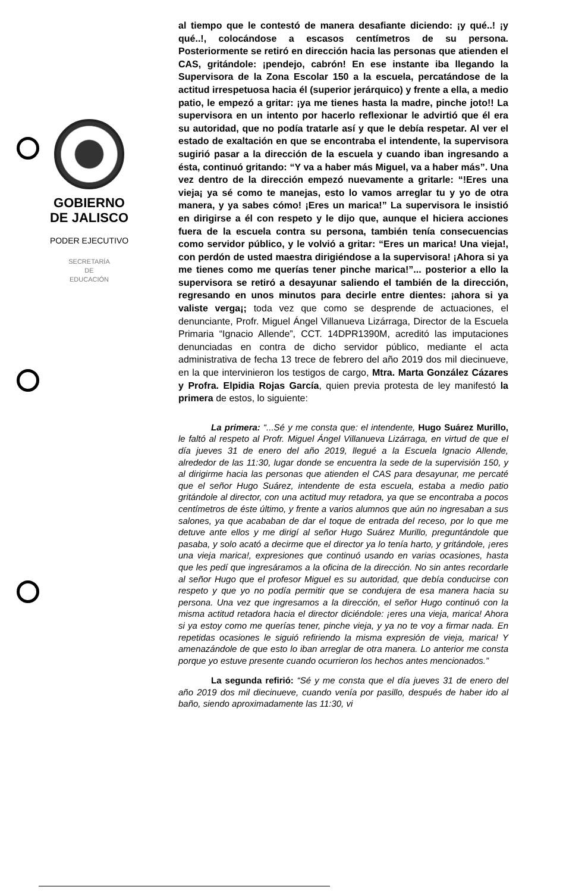GOBIERNO
DE JALISCO
PODER EJECUTIVO
SECRETARÍA
DE
EDUCACIÓN
al tiempo que le contestó de manera desafiante diciendo: ¡y qué..! ¡y qué..!, colocándose a escasos centímetros de su persona. Posteriormente se retiró en dirección hacia las personas que atienden el CAS, gritándole: ¡pendejo, cabrón! En ese instante iba llegando la Supervisora de la Zona Escolar 150 a la escuela, percatándose de la actitud irrespetuosa hacia él (superior jerárquico) y frente a ella, a medio patio, le empezó a gritar: ¡ya me tienes hasta la madre, pinche joto!! La supervisora en un intento por hacerlo reflexionar le advirtió que él era su autoridad, que no podía tratarle así y que le debía respetar. Al ver el estado de exaltación en que se encontraba el intendente, la supervisora sugirió pasar a la dirección de la escuela y cuando iban ingresando a ésta, continuó gritando: “Y va a haber más Miguel, va a haber más”. Una vez dentro de la dirección empezó nuevamente a gritarle: “!Eres una vieja¡ ya sé como te manejas, esto lo vamos arreglar tu y yo de otra manera, y ya sabes cómo! ¡Eres un marica!” La supervisora le insistió en dirigirse a él con respeto y le dijo que, aunque el hiciera acciones fuera de la escuela contra su persona, también tenía consecuencias como servidor público, y le volvió a gritar: “Eres un marica! Una vieja!, con perdón de usted maestra dirigiéndose a la supervisora! ¡Ahora si ya me tienes como me querías tener pinche marica!”... posterior a ello la supervisora se retiró a desayunar saliendo el también de la dirección, regresando en unos minutos para decirle entre dientes: ¡ahora si ya valiste verga¡; toda vez que como se desprende de actuaciones, el denunciante, Profr. Miguel Ángel Villanueva Lizárraga, Director de la Escuela Primaria “Ignacio Allende”, CCT. 14DPR1390M, acreditó las imputaciones denunciadas en contra de dicho servidor público, mediante el acta administrativa de fecha 13 trece de febrero del año 2019 dos mil diecinueve, en la que intervinieron los testigos de cargo, Mtra. Marta González Cázares y Profra. Elpidia Rojas García, quien previa protesta de ley manifestó la primera de estos, lo siguiente:
La primera: “...Sé y me consta que: el intendente, Hugo Suárez Murillo, le faltó al respeto al Profr. Miguel Ángel Villanueva Lizárraga, en virtud de que el día jueves 31 de enero del año 2019, llegué a la Escuela Ignacio Allende, alrededor de las 11:30, lugar donde se encuentra la sede de la supervisión 150, y al dirigirme hacia las personas que atienden el CAS para desayunar, me percaté que el señor Hugo Suárez, intendente de esta escuela, estaba a medio patio gritándole al director, con una actitud muy retadora, ya que se encontraba a pocos centímetros de éste último, y frente a varios alumnos que aún no ingresaban a sus salones, ya que acababan de dar el toque de entrada del receso, por lo que me detuve ante ellos y me dirigí al señor Hugo Suárez Murillo, preguntándole que pasaba, y solo acató a decirme que el director ya lo tenía harto, y gritándole, ¡eres una vieja marica!, expresiones que continuó usando en varias ocasiones, hasta que les pedí que ingresáramos a la oficina de la dirección. No sin antes recordarle al señor Hugo que el profesor Miguel es su autoridad, que debía conducirse con respeto y que yo no podía permitir que se condujera de esa manera hacia su persona. Una vez que ingresamos a la dirección, el señor Hugo continuó con la misma actitud retadora hacia el director diciéndole: ¡eres una vieja, marica! Ahora si ya estoy como me querías tener, pinche vieja, y ya no te voy a firmar nada. En repetidas ocasiones le siguió refiriendo la misma expresión de vieja, marica! Y amenazándole de que esto lo iban arreglar de otra manera. Lo anterior me consta porque yo estuve presente cuando ocurrieron los hechos antes mencionados.”
La segunda refirió: “Sé y me consta que el día jueves 31 de enero del año 2019 dos mil diecinueve, cuando venía por pasillo, después de haber ido al baño, siendo aproximadamente las 11:30, vi